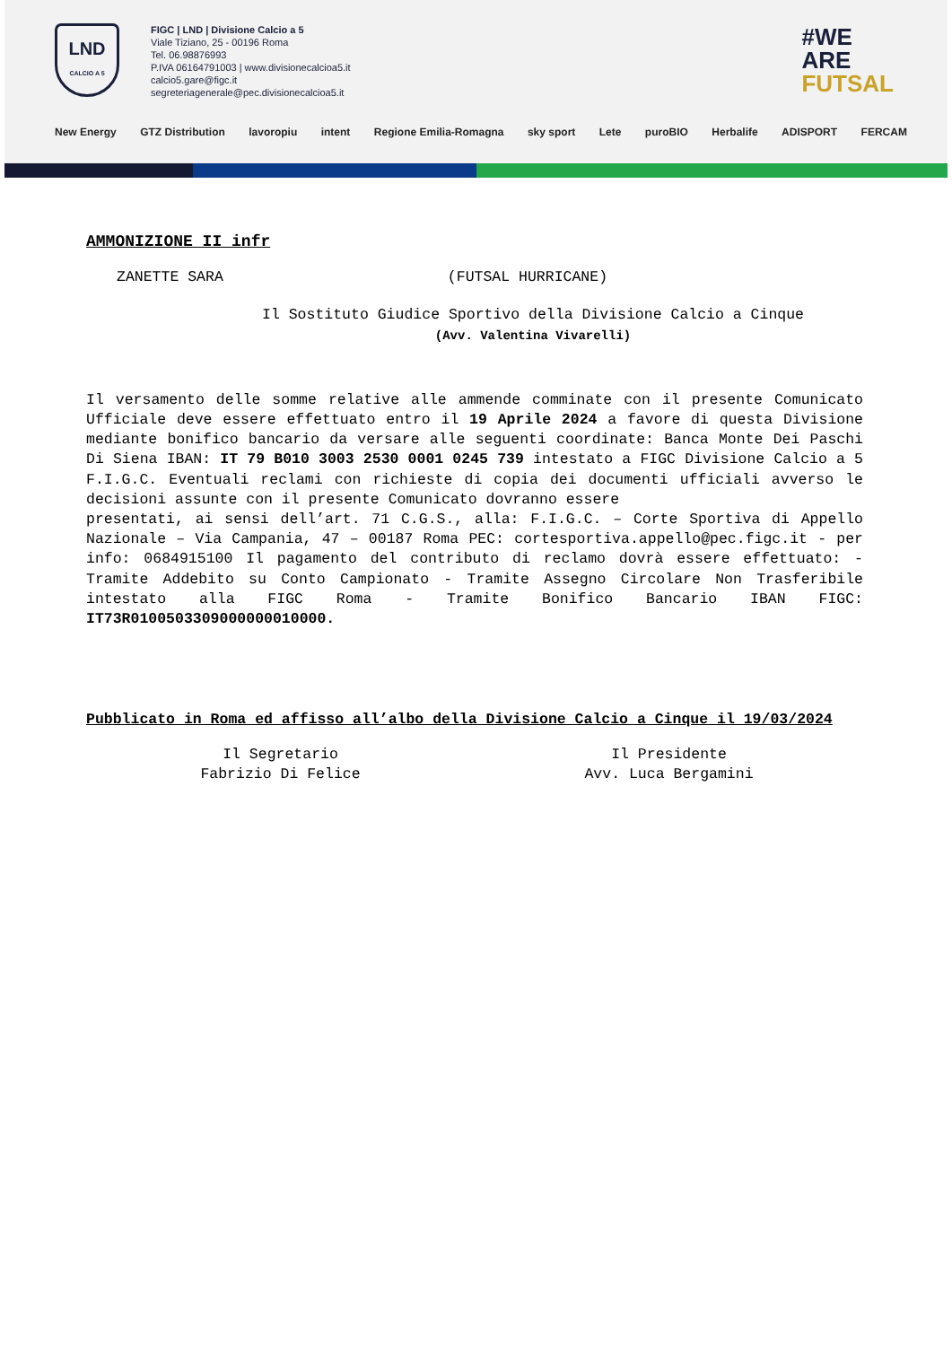LND
CALCIO A 5
FIGC | LND | Divisione Calcio a 5
Viale Tiziano, 25 - 00196 Roma
Tel. 06.98876993
P.IVA 06164791003 | www.divisionecalcioa5.it
calcio5.gare@figc.it
segreteriagenerale@pec.divisionecalcioa5.it
#WE
ARE
FUTSAL
New Energy GTZ Distribution lavoropiu intent Regione Emilia-Romagna sky sport Lete puroBIO Herbalife ADISPORT FERCAM
AMMONIZIONE II infr
ZANETTE SARA (FUTSAL HURRICANE)
Il Sostituto Giudice Sportivo della Divisione Calcio a Cinque
(Avv. Valentina Vivarelli)
Il versamento delle somme relative alle ammende comminate con il presente Comunicato Ufficiale deve essere effettuato entro il 19 Aprile 2024 a favore di questa Divisione mediante bonifico bancario da versare alle seguenti coordinate: Banca Monte Dei Paschi Di Siena IBAN: IT 79 B010 3003 2530 0001 0245 739 intestato a FIGC Divisione Calcio a 5 F.I.G.C. Eventuali reclami con richieste di copia dei documenti ufficiali avverso le decisioni assunte con il presente Comunicato dovranno essere
presentati, ai sensi dell’art. 71 C.G.S., alla: F.I.G.C. – Corte Sportiva di Appello Nazionale – Via Campania, 47 – 00187 Roma PEC: cortesportiva.appello@pec.figc.it - per info: 0684915100 Il pagamento del contributo di reclamo dovrà essere effettuato: - Tramite Addebito su Conto Campionato - Tramite Assegno Circolare Non Trasferibile intestato alla FIGC Roma - Tramite Bonifico Bancario IBAN FIGC: IT73R0100503309000000010000.
Pubblicato in Roma ed affisso all’albo della Divisione Calcio a Cinque il 19/03/2024
Il Segretario
Fabrizio Di Felice
Il Presidente
Avv. Luca Bergamini